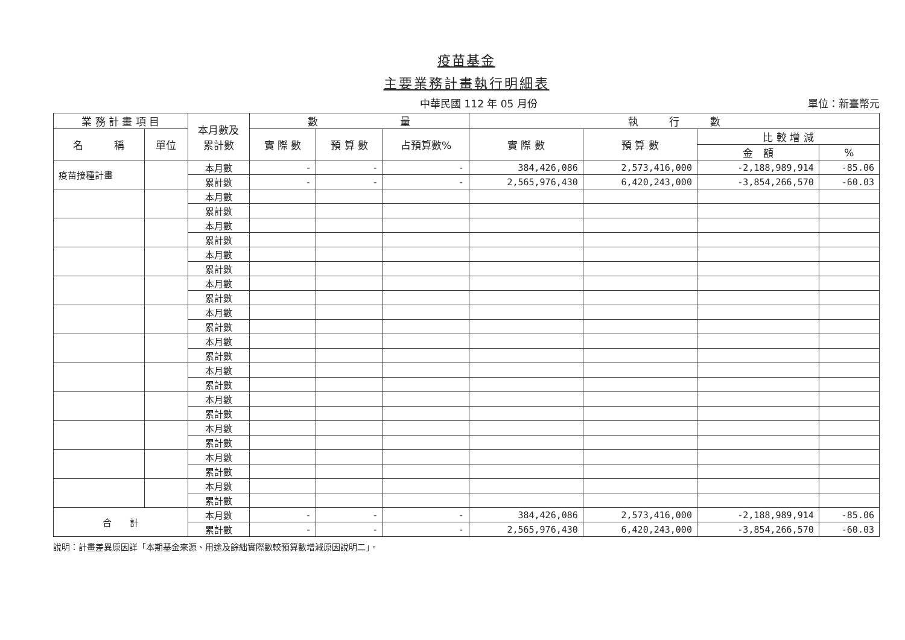疫苗基金
主要業務計畫執行明細表
中華民國 112 年 05 月份 單位：新臺幣元
| 業 務 計 畫 項 目 | | 本月數及 累計數 | 數 量 | | | 執 行 數 | | | |
| --- | --- | --- | --- | --- | --- | --- | --- | --- | --- |
| 名 稱 | 單位 | | 實 際 數 | 預 算 數 | 占預算數% | 實 際 數 | 預 算 數 | 比 較 增 減 | |
| | | | | | | | | 金 額 | % |
| 疫苗接種計畫 | | 本月數 | - | - | - | 384,426,086 | 2,573,416,000 | -2,188,989,914 | -85.06 |
| | | 累計數 | - | - | - | 2,565,976,430 | 6,420,243,000 | -3,854,266,570 | -60.03 |
| | | 本月數 | | | | | | | |
| | | 累計數 | | | | | | | |
| | | 本月數 | | | | | | | |
| | | 累計數 | | | | | | | |
| | | 本月數 | | | | | | | |
| | | 累計數 | | | | | | | |
| | | 本月數 | | | | | | | |
| | | 累計數 | | | | | | | |
| | | 本月數 | | | | | | | |
| | | 累計數 | | | | | | | |
| | | 本月數 | | | | | | | |
| | | 累計數 | | | | | | | |
| | | 本月數 | | | | | | | |
| | | 累計數 | | | | | | | |
| | | 本月數 | | | | | | | |
| | | 累計數 | | | | | | | |
| | | 本月數 | | | | | | | |
| | | 累計數 | | | | | | | |
| | | 本月數 | | | | | | | |
| | | 累計數 | | | | | | | |
| | | 本月數 | | | | | | | |
| | | 累計數 | | | | | | | |
| 合 計 | | 本月數 | - | - | - | 384,426,086 | 2,573,416,000 | -2,188,989,914 | -85.06 |
| | | 累計數 | - | - | - | 2,565,976,430 | 6,420,243,000 | -3,854,266,570 | -60.03 |
說明：計畫差異原因詳「本期基金來源、用途及餘絀實際數較預算數增減原因說明二」。